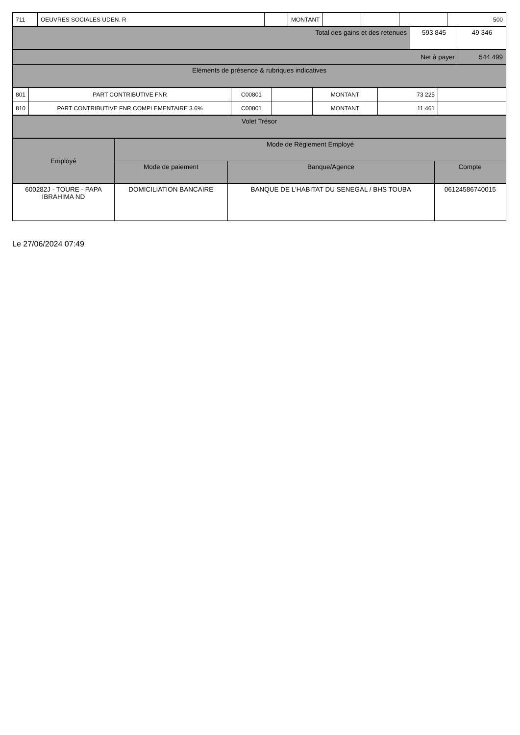| 711 | OEUVRES SOCIALES UDEN. R | | MONTANT | | | | 500 |
| Total des gains et des retenues | 593 845 | 49 346 |
| Net à payer | 544 499 |
| Eléments de présence & rubriques indicatives | |
| 801 | PART CONTRIBUTIVE FNR | C00801 | | MONTANT | 73 225 | |
| 810 | PART CONTRIBUTIVE FNR COMPLEMENTAIRE 3.6% | C00801 | | MONTANT | 11 461 | |
| Volet Trésor |
| --- |
| Employé | Mode de Réglement Employé | | |
| --- | --- | --- | --- |
| | Mode de paiement | Banque/Agence | Compte |
| 600282J - TOURE - PAPA IBRAHIMA ND | DOMICILIATION BANCAIRE | BANQUE DE L'HABITAT DU SENEGAL / BHS TOUBA | 06124586740015 |
Le 27/06/2024 07:49